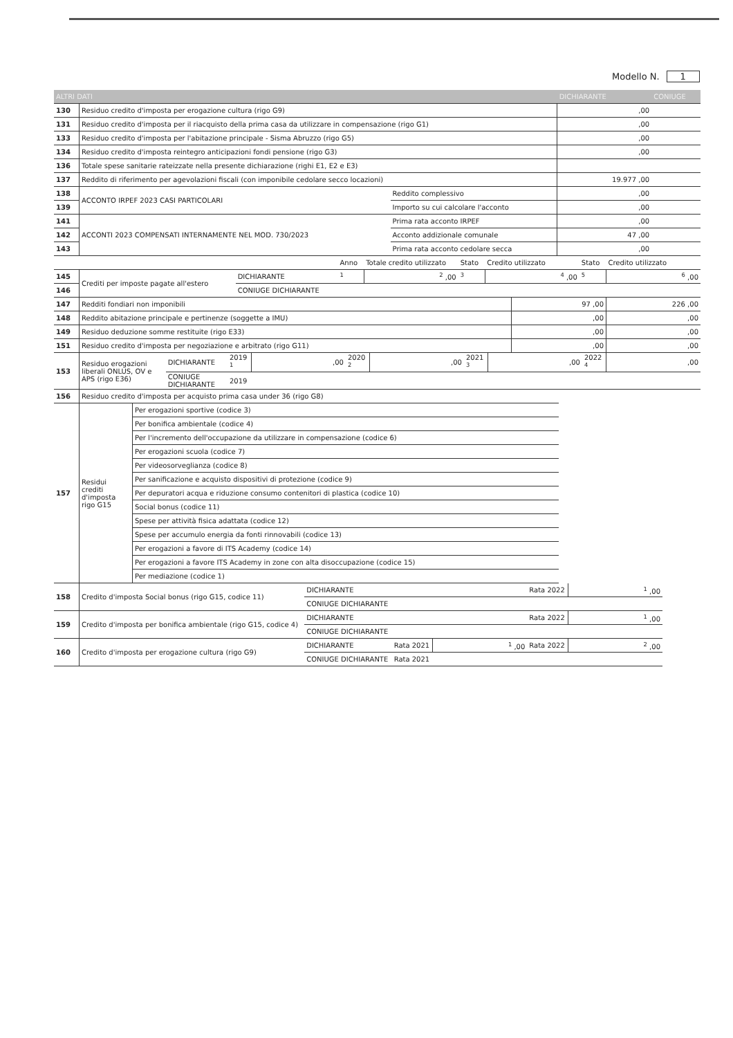Modello N. 1
| ALTRI DATI | | | DICHIARANTE | CONIUGE |
| --- | --- | --- | --- | --- |
| 130 | Residuo credito d'imposta per erogazione cultura (rigo G9) | | ,00 | |
| 131 | Residuo credito d'imposta per il riacquisto della prima casa da utilizzare in compensazione (rigo G1) | | ,00 | |
| 133 | Residuo credito d'imposta per l'abitazione principale - Sisma Abruzzo (rigo G5) | | ,00 | |
| 134 | Residuo credito d'imposta reintegro anticipazioni fondi pensione (rigo G3) | | ,00 | |
| 136 | Totale spese sanitarie rateizzate nella presente dichiarazione (righi E1, E2 e E3) | | | |
| 137 | Reddito di riferimento per agevolazioni fiscali (con imponibile cedolare secco locazioni) | | 19.977 ,00 | |
| 138 | ACCONTO IRPEF 2023 CASI PARTICOLARI | Reddito complessivo | ,00 | |
| 139 | | Importo su cui calcolare l'acconto | ,00 | |
| 141 | ACCONTI 2023 COMPENSATI INTERNAMENTE NEL MOD. 730/2023 | Prima rata acconto IRPEF | ,00 | |
| 142 | | Acconto addizionale comunale | 47 ,00 | |
| 143 | | Prima rata acconto cedolare secca | ,00 | |
| | | | Anno | Totale credito utilizzato | Stato | Credito utilizzato | Stato | Credito utilizzato |
| 145 | Crediti per imposte pagate all'estero | DICHIARANTE | <sup>1</sup> | <sup>2</sup> ,00 | <sup>3</sup> | <sup>4</sup> ,00 | <sup>5</sup> | <sup>6</sup> ,00 |
| 146 | | CONIUGE DICHIARANTE | | | | | | |
| 147 | Redditi fondiari non imponibili | 97 ,00 | 226 ,00 |
| 148 | Reddito abitazione principale e pertinenze (soggette a IMU) | ,00 | ,00 |
| 149 | Residuo deduzione somme restituite (rigo E33) | ,00 | ,00 |
| 151 | Residuo credito d'imposta per negoziazione e arbitrato (rigo G11) | ,00 | ,00 |
| 153 | Residuo erogazioni liberali ONLUS, OV e APS (rigo E36) | DICHIARANTE | 2019 <sup>1</sup> | ,00 | 2020 <sup>2</sup> | ,00 | 2021 <sup>3</sup> | ,00 | 2022 <sup>4</sup> | ,00 |
| | | CONIUGE DICHIARANTE | 2019 | | | | | | | |
| 156 | Residuo credito d'imposta per acquisto prima casa under 36 (rigo G8) | |
| 157 | Residui crediti d'imposta rigo G15 | Per erogazioni sportive (codice 3) |
| | | Per bonifica ambientale (codice 4) |
| | | Per l'incremento dell'occupazione da utilizzare in compensazione (codice 6) |
| | | Per erogazioni scuola (codice 7) |
| | | Per videosorveglianza (codice 8) |
| | | Per sanificazione e acquisto dispositivi di protezione (codice 9) |
| | | Per depuratori acqua e riduzione consumo contenitori di plastica (codice 10) |
| | | Social bonus (codice 11) |
| | | Spese per attività fisica adattata (codice 12) |
| | | Spese per accumulo energia da fonti rinnovabili (codice 13) |
| | | Per erogazioni a favore di ITS Academy (codice 14) |
| | | Per erogazioni a favore ITS Academy in zone con alta disoccupazione (codice 15) |
| | | Per mediazione (codice 1) |
| 158 | Credito d'imposta Social bonus (rigo G15, codice 11) | DICHIARANTE | | | Rata 2022 | <sup>1</sup> ,00 |
| | | CONIUGE DICHIARANTE | | | | |
| 159 | Credito d'imposta per bonifica ambientale (rigo G15, codice 4) | DICHIARANTE | | | Rata 2022 | <sup>1</sup> ,00 |
| | | CONIUGE DICHIARANTE | | | | |
| 160 | Credito d'imposta per erogazione cultura (rigo G9) | DICHIARANTE | Rata 2021 | <sup>1</sup> ,00 | Rata 2022 | <sup>2</sup> ,00 |
| | | CONIUGE DICHIARANTE | Rata 2021 | | | |